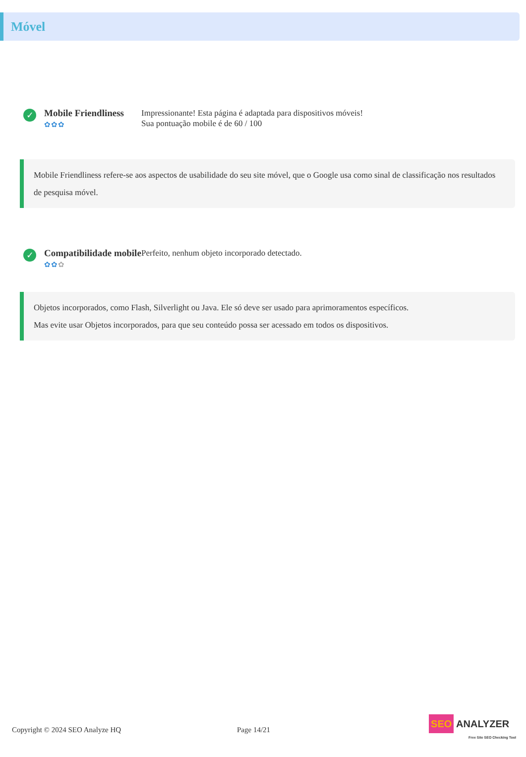Móvel
✓
Mobile Friendliness
✿✿✿
Impressionante! Esta página é adaptada para dispositivos móveis!
Sua pontuação mobile é de 60 / 100
Mobile Friendliness refere-se aos aspectos de usabilidade do seu site móvel, que o Google usa como sinal de classificação nos resultados de pesquisa móvel.
✓
Compatibilidade mobile
✿✿✿
Perfeito, nenhum objeto incorporado detectado.
Objetos incorporados, como Flash, Silverlight ou Java. Ele só deve ser usado para aprimoramentos específicos.
Mas evite usar Objetos incorporados, para que seu conteúdo possa ser acessado em todos os dispositivos.
Copyright © 2024 SEO Analyze HQ Page 14/21 SEO ANALYZER
Free Site SEO Checking Tool